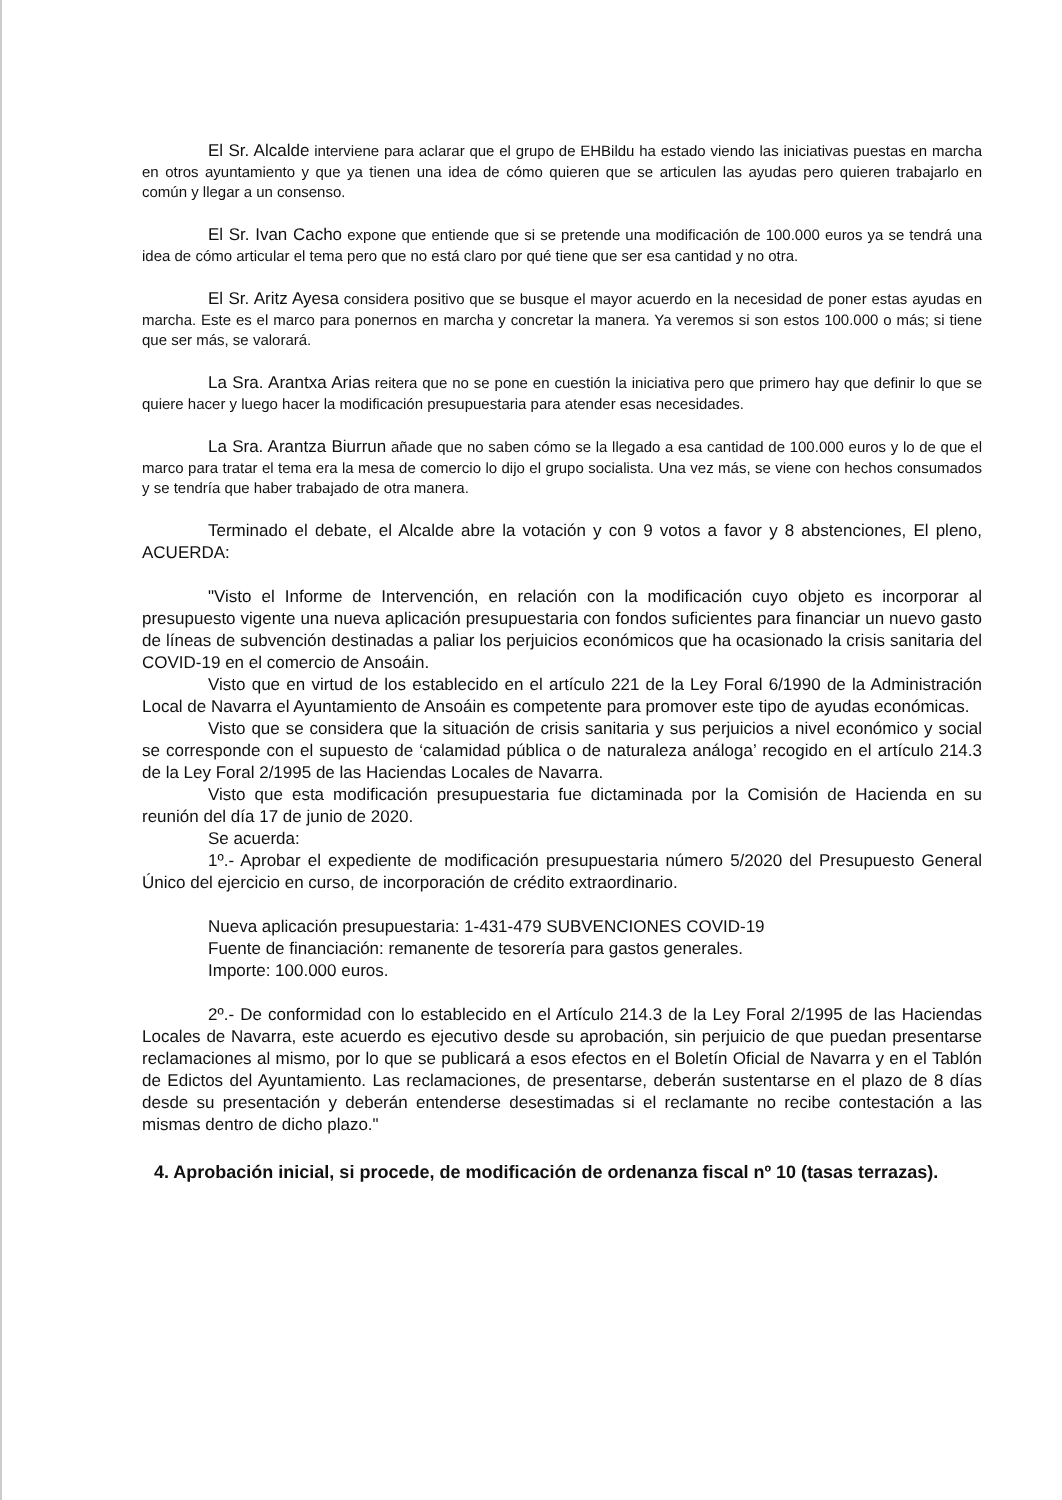El Sr. Alcalde interviene para aclarar que el grupo de EHBildu ha estado viendo las iniciativas puestas en marcha en otros ayuntamiento y que ya tienen una idea de cómo quieren que se articulen las ayudas pero quieren trabajarlo en común y llegar a un consenso.
El Sr. Ivan Cacho expone que entiende que si se pretende una modificación de 100.000 euros ya se tendrá una idea de cómo articular el tema pero que no está claro por qué tiene que ser esa cantidad y no otra.
El Sr. Aritz Ayesa considera positivo que se busque el mayor acuerdo en la necesidad de poner estas ayudas en marcha. Este es el marco para ponernos en marcha y concretar la manera. Ya veremos si son estos 100.000 o más; si tiene que ser más, se valorará.
La Sra. Arantxa Arias reitera que no se pone en cuestión la iniciativa pero que primero hay que definir lo que se quiere hacer y luego hacer la modificación presupuestaria para atender esas necesidades.
La Sra. Arantza Biurrun añade que no saben cómo se la llegado a esa cantidad de 100.000 euros y lo de que el marco para tratar el tema era la mesa de comercio lo dijo el grupo socialista. Una vez más, se viene con hechos consumados y se tendría que haber trabajado de otra manera.
Terminado el debate, el Alcalde abre la votación y con 9 votos a favor y 8 abstenciones, El pleno, ACUERDA:
"Visto el Informe de Intervención, en relación con la modificación cuyo objeto es incorporar al presupuesto vigente una nueva aplicación presupuestaria con fondos suficientes para financiar un nuevo gasto de líneas de subvención destinadas a paliar los perjuicios económicos que ha ocasionado la crisis sanitaria del COVID-19 en el comercio de Ansoáin.
Visto que en virtud de los establecido en el artículo 221 de la Ley Foral 6/1990 de la Administración Local de Navarra el Ayuntamiento de Ansoáin es competente para promover este tipo de ayudas económicas.
Visto que se considera que la situación de crisis sanitaria y sus perjuicios a nivel económico y social se corresponde con el supuesto de ‘calamidad pública o de naturaleza análoga’ recogido en el artículo 214.3 de la Ley Foral 2/1995 de las Haciendas Locales de Navarra.
Visto que esta modificación presupuestaria fue dictaminada por la Comisión de Hacienda en su reunión del día 17 de junio de 2020.
Se acuerda:
1º.- Aprobar el expediente de modificación presupuestaria número 5/2020 del Presupuesto General Único del ejercicio en curso, de incorporación de crédito extraordinario.
Nueva aplicación presupuestaria: 1-431-479 SUBVENCIONES COVID-19
Fuente de financiación: remanente de tesorería para gastos generales.
Importe: 100.000 euros.
2º.- De conformidad con lo establecido en el Artículo 214.3 de la Ley Foral 2/1995 de las Haciendas Locales de Navarra, este acuerdo es ejecutivo desde su aprobación, sin perjuicio de que puedan presentarse reclamaciones al mismo, por lo que se publicará a esos efectos en el Boletín Oficial de Navarra y en el Tablón de Edictos del Ayuntamiento. Las reclamaciones, de presentarse, deberán sustentarse en el plazo de 8 días desde su presentación y deberán entenderse desestimadas si el reclamante no recibe contestación a las mismas dentro de dicho plazo."
4. Aprobación inicial, si procede, de modificación de ordenanza fiscal nº 10 (tasas terrazas).